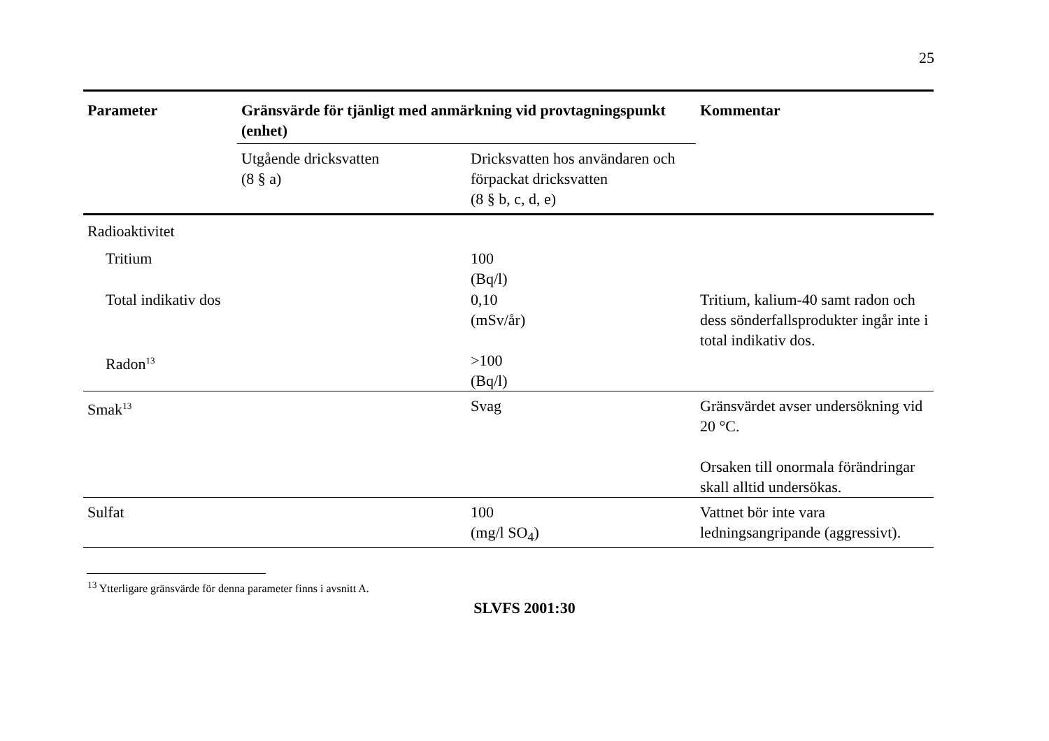25
| Parameter | Gränsvärde för tjänligt med anmärkning vid provtagningspunkt (enhet) | | Kommentar |
| --- | --- | --- | --- |
| | Utgående dricksvatten (8 § a) | Dricksvatten hos användaren och förpackat dricksvatten (8 § b, c, d, e) | |
| Radioaktivitet | | | |
| Tritium | | 100 (Bq/l) | |
| Total indikativ dos | | 0,10 (mSv/år) | Tritium, kalium-40 samt radon och dess sönderfallsprodukter ingår inte i total indikativ dos. |
| Radon<sup>13</sup> | | >100 (Bq/l) | |
| Smak<sup>13</sup> | | Svag | Gränsvärdet avser undersökning vid 20 °C. Orsaken till onormala förändringar skall alltid undersökas. |
| Sulfat | | 100 (mg/l SO<sub>4</sub>) | Vattnet bör inte vara ledningsangripande (aggressivt). |
<sup>13</sup> Ytterligare gränsvärde för denna parameter finns i avsnitt A.
SLVFS 2001:30